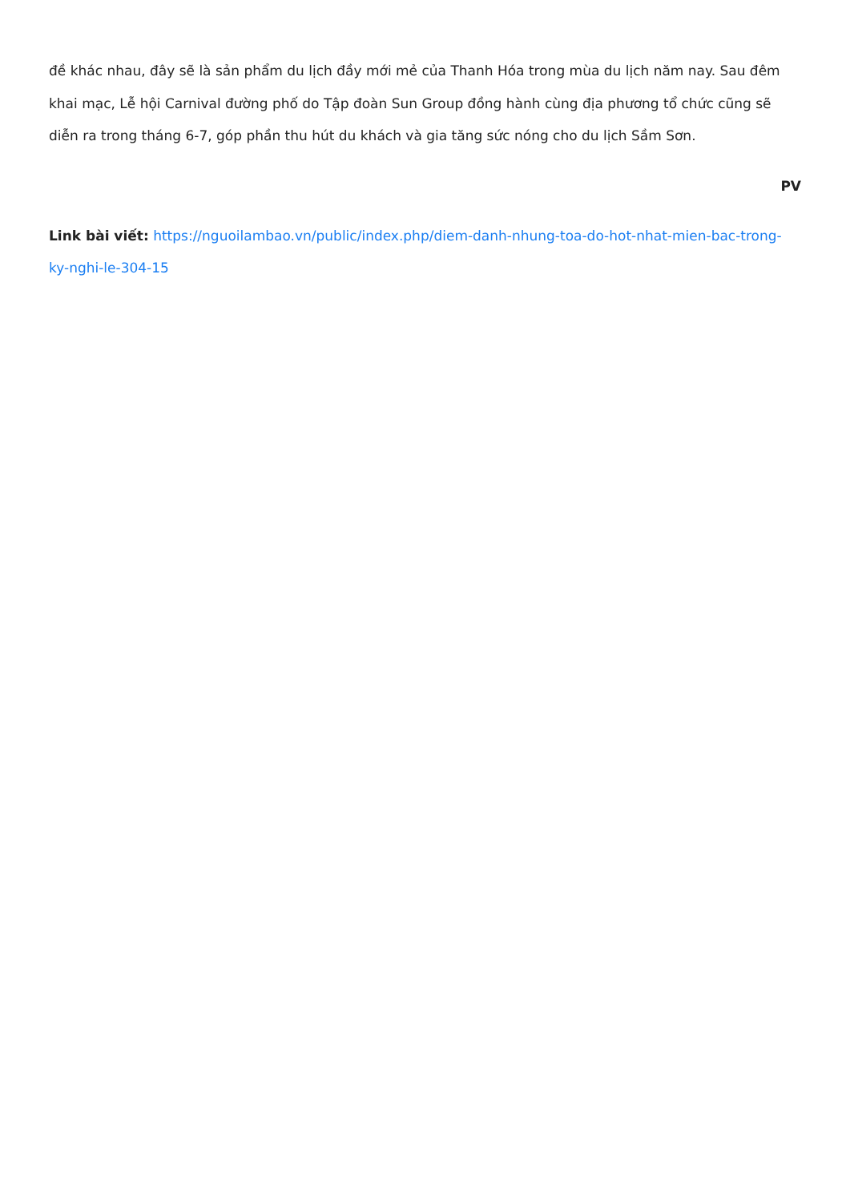đề khác nhau, đây sẽ là sản phẩm du lịch đầy mới mẻ của Thanh Hóa trong mùa du lịch năm nay. Sau đêm khai mạc, Lễ hội Carnival đường phố do Tập đoàn Sun Group đồng hành cùng địa phương tổ chức cũng sẽ diễn ra trong tháng 6-7, góp phần thu hút du khách và gia tăng sức nóng cho du lịch Sầm Sơn.
PV
Link bài viết: https://nguoilambao.vn/public/index.php/diem-danh-nhung-toa-do-hot-nhat-mien-bac-trong-ky-nghi-le-304-15